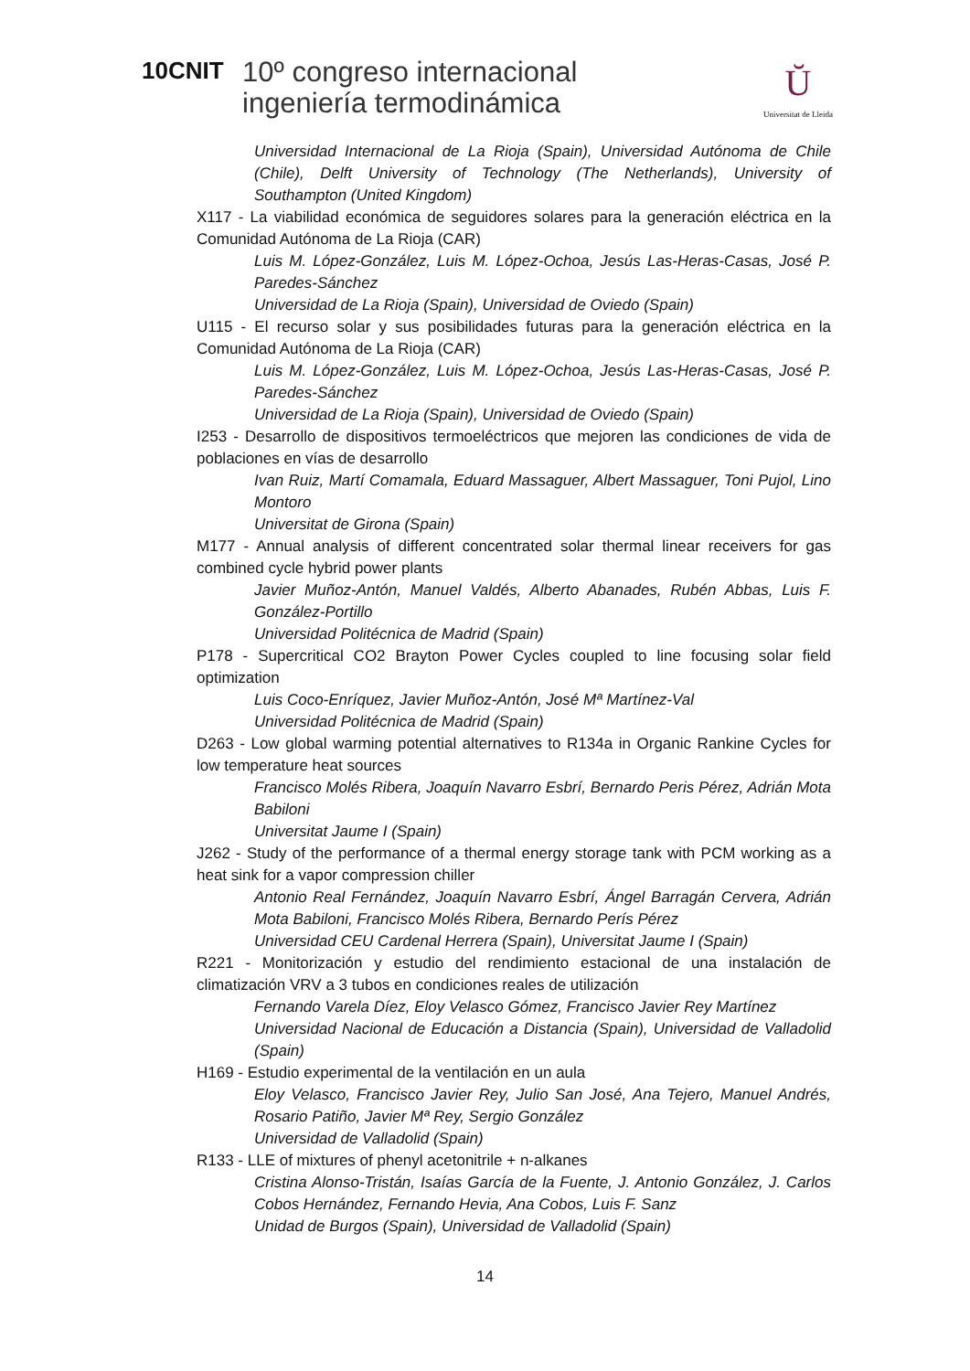10CNIT
10º congreso internacional
ingeniería termodinámica
Ŭ
Universitat de Lleida
Universidad Internacional de La Rioja (Spain), Universidad Autónoma de Chile (Chile), Delft University of Technology (The Netherlands), University of Southampton (United Kingdom)
X117 - La viabilidad económica de seguidores solares para la generación eléctrica en la Comunidad Autónoma de La Rioja (CAR)
Luis M. López-González, Luis M. López-Ochoa, Jesús Las-Heras-Casas, José P. Paredes-Sánchez
Universidad de La Rioja (Spain), Universidad de Oviedo (Spain)
U115 - El recurso solar y sus posibilidades futuras para la generación eléctrica en la Comunidad Autónoma de La Rioja (CAR)
Luis M. López-González, Luis M. López-Ochoa, Jesús Las-Heras-Casas, José P. Paredes-Sánchez
Universidad de La Rioja (Spain), Universidad de Oviedo (Spain)
I253 - Desarrollo de dispositivos termoeléctricos que mejoren las condiciones de vida de poblaciones en vías de desarrollo
Ivan Ruiz, Martí Comamala, Eduard Massaguer, Albert Massaguer, Toni Pujol, Lino Montoro
Universitat de Girona (Spain)
M177 - Annual analysis of different concentrated solar thermal linear receivers for gas combined cycle hybrid power plants
Javier Muñoz-Antón, Manuel Valdés, Alberto Abanades, Rubén Abbas, Luis F. González-Portillo
Universidad Politécnica de Madrid (Spain)
P178 - Supercritical CO2 Brayton Power Cycles coupled to line focusing solar field optimization
Luis Coco-Enríquez, Javier Muñoz-Antón, José Mª Martínez-Val
Universidad Politécnica de Madrid (Spain)
D263 - Low global warming potential alternatives to R134a in Organic Rankine Cycles for low temperature heat sources
Francisco Molés Ribera, Joaquín Navarro Esbrí, Bernardo Peris Pérez, Adrián Mota Babiloni
Universitat Jaume I (Spain)
J262 - Study of the performance of a thermal energy storage tank with PCM working as a heat sink for a vapor compression chiller
Antonio Real Fernández, Joaquín Navarro Esbrí, Ángel Barragán Cervera, Adrián Mota Babiloni, Francisco Molés Ribera, Bernardo Perís Pérez
Universidad CEU Cardenal Herrera (Spain), Universitat Jaume I (Spain)
R221 - Monitorización y estudio del rendimiento estacional de una instalación de climatización VRV a 3 tubos en condiciones reales de utilización
Fernando Varela Díez, Eloy Velasco Gómez, Francisco Javier Rey Martínez
Universidad Nacional de Educación a Distancia (Spain), Universidad de Valladolid (Spain)
H169 - Estudio experimental de la ventilación en un aula
Eloy Velasco, Francisco Javier Rey, Julio San José, Ana Tejero, Manuel Andrés, Rosario Patiño, Javier Mª Rey, Sergio González
Universidad de Valladolid (Spain)
R133 - LLE of mixtures of phenyl acetonitrile + n-alkanes
Cristina Alonso-Tristán, Isaías García de la Fuente, J. Antonio González, J. Carlos Cobos Hernández, Fernando Hevia, Ana Cobos, Luis F. Sanz
Unidad de Burgos (Spain), Universidad de Valladolid (Spain)
14